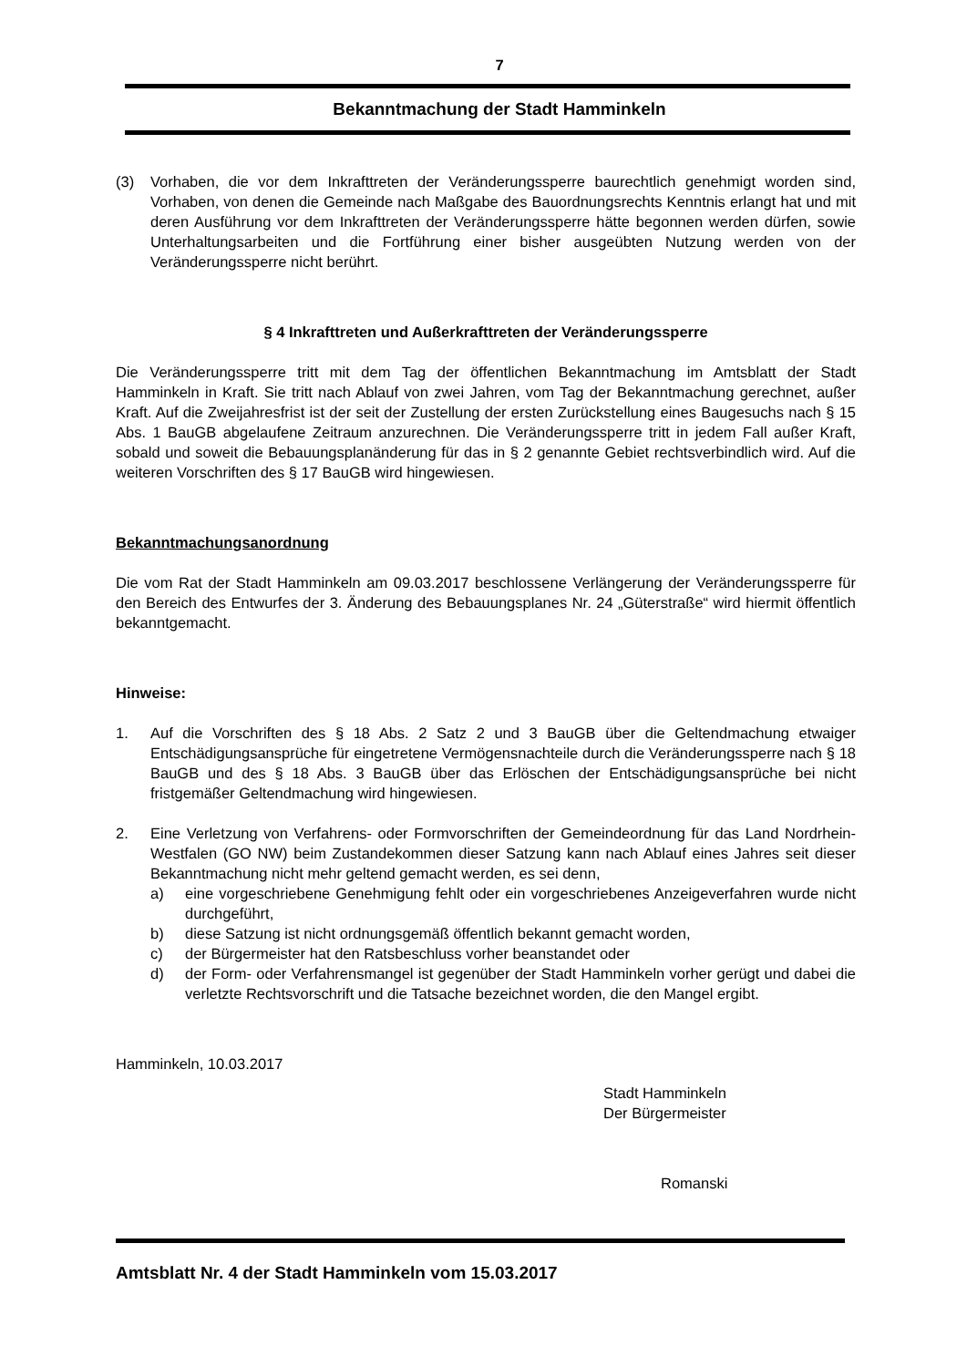7
Bekanntmachung der Stadt Hamminkeln
(3) Vorhaben, die vor dem Inkrafttreten der Veränderungssperre baurechtlich genehmigt worden sind, Vorhaben, von denen die Gemeinde nach Maßgabe des Bauordnungs­rechts Kenntnis erlangt hat und mit deren Ausführung vor dem Inkrafttreten der Verän­derungssperre hätte begonnen werden dürfen, sowie Unterhaltungsarbeiten und die Fortführung einer bisher ausgeübten Nutzung werden von der Veränderungssperre nicht berührt.
§ 4 Inkrafttreten und Außerkrafttreten der Veränderungssperre
Die Veränderungssperre tritt mit dem Tag der öffentlichen Bekanntmachung im Amtsblatt der Stadt Hamminkeln in Kraft. Sie tritt nach Ablauf von zwei Jahren, vom Tag der Bekanntma­chung gerechnet, außer Kraft. Auf die Zweijahresfrist ist der seit der Zustellung der ersten Zurückstellung eines Baugesuchs nach § 15 Abs. 1 BauGB abgelaufene Zeitraum anzurech­nen. Die Veränderungssperre tritt in jedem Fall außer Kraft, sobald und soweit die Be­bauungsplanänderung für das in § 2 genannte Gebiet rechtsverbindlich wird. Auf die weite­ren Vorschriften des § 17 BauGB wird hingewiesen.
Bekanntmachungsanordnung
Die vom Rat der Stadt Hamminkeln am 09.03.2017 beschlossene Verlängerung der Verän­derungssperre für den Bereich des Entwurfes der 3. Änderung des Bebauungsplanes Nr. 24 „Güterstraße“ wird hiermit öffentlich bekanntgemacht.
Hinweise:
1. Auf die Vorschriften des § 18 Abs. 2 Satz 2 und 3 BauGB über die Geltendmachung etwaiger Entschädigungsansprüche für eingetretene Vermögensnachteile durch die Ver­änderungssperre nach § 18 BauGB und des § 18 Abs. 3 BauGB über das Erlöschen der Entschädigungsansprüche bei nicht fristgemäßer Geltendmachung wird hingewiesen.
2. Eine Verletzung von Verfahrens- oder Formvorschriften der Gemeindeordnung für das Land Nordrhein-Westfalen (GO NW) beim Zustandekommen dieser Satzung kann nach Ablauf eines Jahres seit dieser Bekanntmachung nicht mehr geltend gemacht werden, es sei denn,
a) eine vorgeschriebene Genehmigung fehlt oder ein vorgeschriebenes Anzeigeverfah­ren wurde nicht durchgeführt,
b) diese Satzung ist nicht ordnungsgemäß öffentlich bekannt gemacht worden,
c) der Bürgermeister hat den Ratsbeschluss vorher beanstandet oder
d) der Form- oder Verfahrensmangel ist gegenüber der Stadt Hamminkeln vorher ge­rügt und dabei die verletzte Rechtsvorschrift und die Tatsache bezeichnet worden, die den Mangel ergibt.
Hamminkeln, 10.03.2017
Stadt Hamminkeln
Der Bürgermeister
Romanski
Amtsblatt Nr. 4 der Stadt Hamminkeln vom 15.03.2017